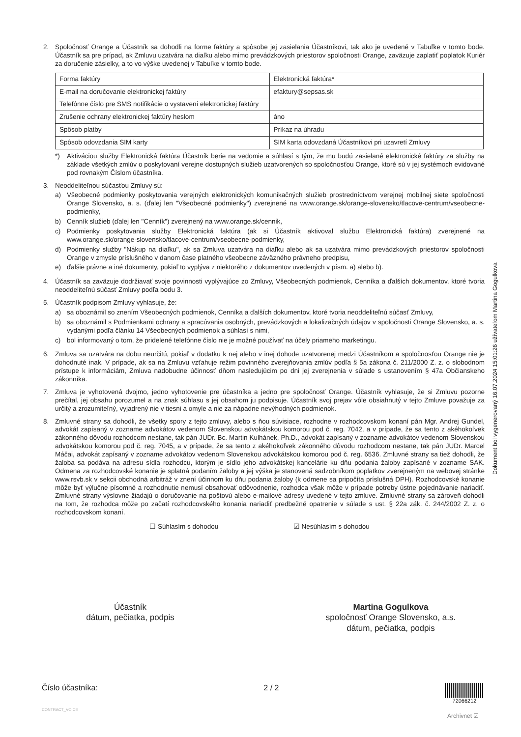2. Spoločnosť Orange a Účastník sa dohodli na forme faktúry a spôsobe jej zasielania Účastníkovi, tak ako je uvedené v Tabuľke v tomto bode. Účastník sa pre prípad, ak Zmluvu uzatvára na diaľku alebo mimo prevádzkových priestorov spoločnosti Orange, zaväzuje zaplatiť poplatok Kuriér za doručenie zásielky, a to vo výške uvedenej v Tabuľke v tomto bode.
| Forma faktúry | Elektronická faktúra* |
| E-mail na doručovanie elektronickej faktúry | efaktury@sepsas.sk |
| Telefónne číslo pre SMS notifikácie o vystavení elektronickej faktúry | |
| Zrušenie ochrany elektronickej faktúry heslom | áno |
| Spôsob platby | Príkaz na úhradu |
| Spôsob odovzdania SIM karty | SIM karta odovzdaná Účastníkovi pri uzavretí Zmluvy |
*) Aktiváciou služby Elektronická faktúra Účastník berie na vedomie a súhlasí s tým, že mu budú zasielané elektronické faktúry za služby na základe všetkých zmlúv o poskytovaní verejne dostupných služieb uzatvorených so spoločnosťou Orange, ktoré sú v jej systémoch evidované pod rovnakým Číslom účastníka.
3. Neoddeliteľnou súčasťou Zmluvy sú:
a) Všeobecné podmienky poskytovania verejných elektronických komunikačných služieb prostredníctvom verejnej mobilnej siete spoločnosti Orange Slovensko, a. s. (ďalej len "Všeobecné podmienky") zverejnené na www.orange.sk/orange-slovensko/tlacove-centrum/vseobecne-podmienky,
b) Cenník služieb (ďalej len "Cenník") zverejnený na www.orange.sk/cennik,
c) Podmienky poskytovania služby Elektronická faktúra (ak si Účastník aktivoval službu Elektronická faktúra) zverejnené na www.orange.sk/orange-slovensko/tlacove-centrum/vseobecne-podmienky,
d) Podmienky služby "Nákup na diaľku", ak sa Zmluva uzatvára na diaľku alebo ak sa uzatvára mimo prevádzkových priestorov spoločnosti Orange v zmysle príslušného v danom čase platného všeobecne záväzného právneho predpisu,
e) ďalšie právne a iné dokumenty, pokiaľ to vyplýva z niektorého z dokumentov uvedených v písm. a) alebo b).
4. Účastník sa zaväzuje dodržiavať svoje povinnosti vyplývajúce zo Zmluvy, Všeobecných podmienok, Cenníka a ďalších dokumentov, ktoré tvoria neoddeliteľnú súčasť Zmluvy podľa bodu 3.
5. Účastník podpisom Zmluvy vyhlasuje, že:
a) sa oboznámil so znením Všeobecných podmienok, Cenníka a ďalších dokumentov, ktoré tvoria neoddeliteľnú súčasť Zmluvy,
b) sa oboznámil s Podmienkami ochrany a spracúvania osobných, prevádzkových a lokalizačných údajov v spoločnosti Orange Slovensko, a. s. vydanými podľa článku 14 Všeobecných podmienok a súhlasí s nimi,
c) bol informovaný o tom, že pridelené telefónne číslo nie je možné používať na účely priameho marketingu.
6. Zmluva sa uzatvára na dobu neurčitú, pokiaľ v dodatku k nej alebo v inej dohode uzatvorenej medzi Účastníkom a spoločnosťou Orange nie je dohodnuté inak. V prípade, ak sa na Zmluvu vzťahuje režim povinného zverejňovania zmlúv podľa § 5a zákona č. 211/2000 Z. z. o slobodnom prístupe k informáciám, Zmluva nadobudne účinnosť dňom nasledujúcim po dni jej zverejnenia v súlade s ustanovením § 47a Občianskeho zákonníka.
7. Zmluva je vyhotovená dvojmo, jedno vyhotovenie pre účastníka a jedno pre spoločnosť Orange. Účastník vyhlasuje, že si Zmluvu pozorne prečítal, jej obsahu porozumel a na znak súhlasu s jej obsahom ju podpisuje. Účastník svoj prejav vôle obsiahnutý v tejto Zmluve považuje za určitý a zrozumiteľný, vyjadrený nie v tiesni a omyle a nie za nápadne nevýhodných podmienok.
8. Zmluvné strany sa dohodli, že všetky spory z tejto zmluvy, alebo s ňou súvisiace, rozhodne v rozhodcovskom konaní pán Mgr. Andrej Gundel, advokát zapísaný v zozname advokátov vedenom Slovenskou advokátskou komorou pod č. reg. 7042, a v prípade, že sa tento z akéhokoľvek zákonného dôvodu rozhodcom nestane, tak pán JUDr. Bc. Martin Kulhánek, Ph.D., advokát zapísaný v zozname advokátov vedenom Slovenskou advokátskou komorou pod č. reg. 7045, a v prípade, že sa tento z akéhokoľvek zákonného dôvodu rozhodcom nestane, tak pán JUDr. Marcel Máčai, advokát zapísaný v zozname advokátov vedenom Slovenskou advokátskou komorou pod č. reg. 6536. Zmluvné strany sa tiež dohodli, že žaloba sa podáva na adresu sídla rozhodcu, ktorým je sídlo jeho advokátskej kancelárie ku dňu podania žaloby zapísané v zozname SAK. Odmena za rozhodcovské konanie je splatná podaním žaloby a jej výška je stanovená sadzobníkom poplatkov zverejneným na webovej stránke www.rsvb.sk v sekcii obchodná arbitráž v znení účinnom ku dňu podania žaloby (k odmene sa pripočíta príslušná DPH). Rozhodcovské konanie môže byť výlučne písomné a rozhodnutie nemusí obsahovať odôvodnenie, rozhodca však môže v prípade potreby ústne pojednávanie nariadiť. Zmluvné strany výslovne žiadajú o doručovanie na poštovú alebo e-mailové adresy uvedené v tejto zmluve. Zmluvné strany sa zároveň dohodli na tom, že rozhodca môže po začatí rozhodcovského konania nariadiť predbežné opatrenie v súlade s ust. § 22a zák. č. 244/2002 Z. z. o rozhodcovskom konaní.
☐ Súhlasím s dohodou ☑ Nesúhlasím s dohodou
Dokument bol vygenerovaný 16.07.2024 15:01:26 užívateľom Martina Gogulkova
Účastník
dátum, pečiatka, podpis
Martina Gogulkova
spoločnosť Orange Slovensko, a.s.
dátum, pečiatka, podpis
Číslo účastníka: 2 / 2
72066212
CONTRACT_VOICE
Archivnet ☑